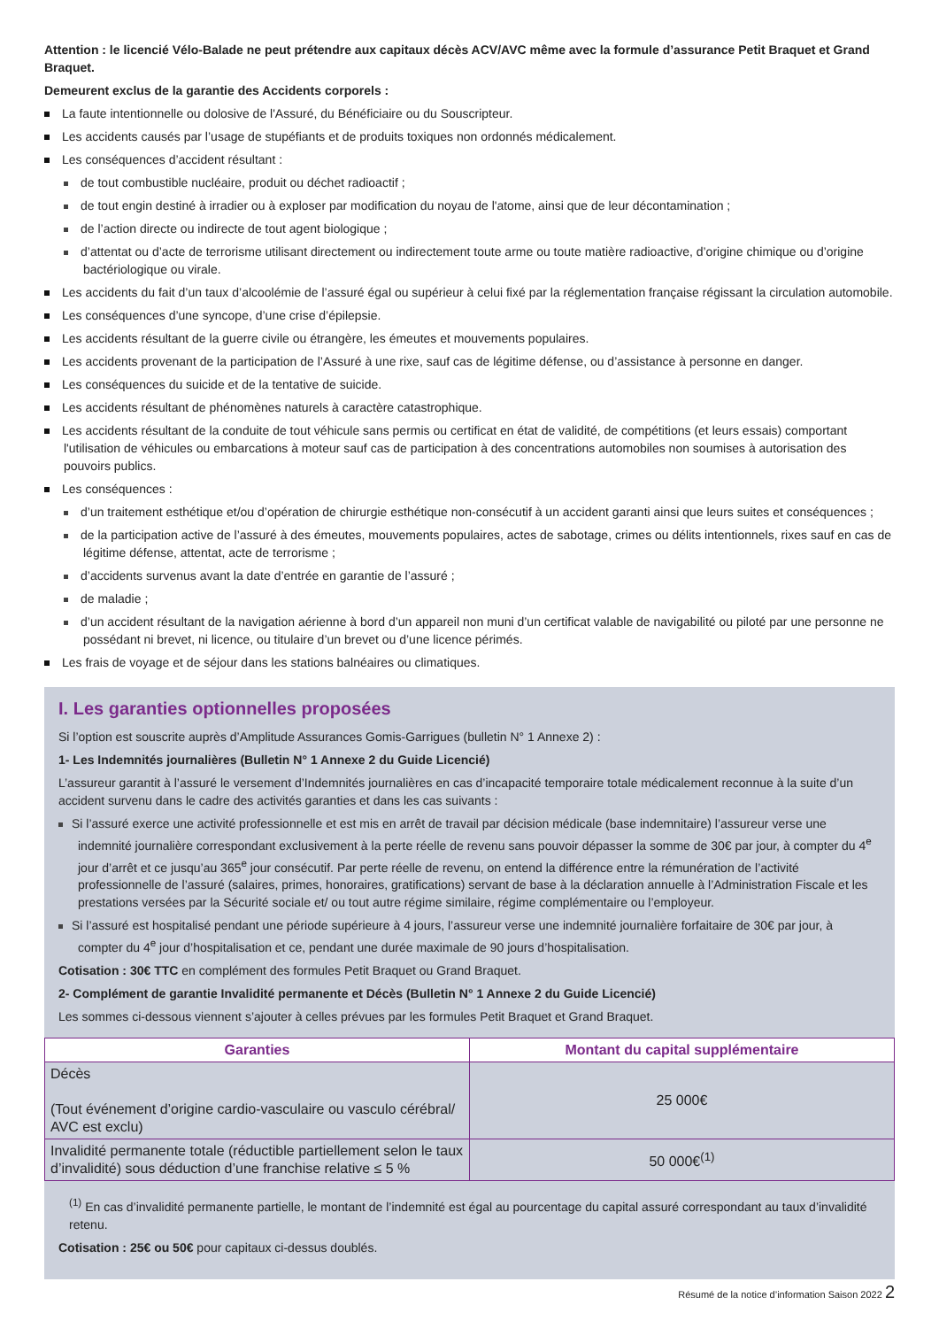Attention : le licencié Vélo-Balade ne peut prétendre aux capitaux décès ACV/AVC même avec la formule d’assurance Petit Braquet et Grand Braquet.
Demeurent exclus de la garantie des Accidents corporels :
La faute intentionnelle ou dolosive de l'Assuré, du Bénéficiaire ou du Souscripteur.
Les accidents causés par l’usage de stupéfiants et de produits toxiques non ordonnés médicalement.
Les conséquences d’accident résultant :
de tout combustible nucléaire, produit ou déchet radioactif ;
de tout engin destiné à irradier ou à exploser par modification du noyau de l'atome, ainsi que de leur décontamination ;
de l’action directe ou indirecte de tout agent biologique ;
d’attentat ou d’acte de terrorisme utilisant directement ou indirectement toute arme ou toute matière radioactive, d’origine chimique ou d’origine bactériologique ou virale.
Les accidents du fait d’un taux d’alcoolémie de l’assuré égal ou supérieur à celui fixé par la réglementation française régissant la circulation automobile.
Les conséquences d’une syncope, d’une crise d’épilepsie.
Les accidents résultant de la guerre civile ou étrangère, les émeutes et mouvements populaires.
Les accidents provenant de la participation de l’Assuré à une rixe, sauf cas de légitime défense, ou d’assistance à personne en danger.
Les conséquences du suicide et de la tentative de suicide.
Les accidents résultant de phénomènes naturels à caractère catastrophique.
Les accidents résultant de la conduite de tout véhicule sans permis ou certificat en état de validité, de compétitions (et leurs essais) comportant l'utilisation de véhicules ou embarcations à moteur sauf cas de participation à des concentrations automobiles non soumises à autorisation des pouvoirs publics.
Les conséquences :
d’un traitement esthétique et/ou d’opération de chirurgie esthétique non-consécutif à un accident garanti ainsi que leurs suites et conséquences ;
de la participation active de l’assuré à des émeutes, mouvements populaires, actes de sabotage, crimes ou délits intentionnels, rixes sauf en cas de légitime défense, attentat, acte de terrorisme ;
d’accidents survenus avant la date d’entrée en garantie de l’assuré ;
de maladie ;
d’un accident résultant de la navigation aérienne à bord d’un appareil non muni d’un certificat valable de navigabilité ou piloté par une personne ne possédant ni brevet, ni licence, ou titulaire d’un brevet ou d’une licence périmés.
Les frais de voyage et de séjour dans les stations balnéaires ou climatiques.
I. Les garanties optionnelles proposées
Si l’option est souscrite auprès d’Amplitude Assurances Gomis-Garrigues (bulletin N° 1 Annexe 2) :
1- Les Indemnités journalières (Bulletin N° 1 Annexe 2 du Guide Licencié)
L’assureur garantit à l’assuré le versement d’Indemnités journalières en cas d’incapacité temporaire totale médicalement reconnue à la suite d’un accident survenu dans le cadre des activités garanties et dans les cas suivants :
Si l’assuré exerce une activité professionnelle et est mis en arrêt de travail par décision médicale (base indemnitaire) l’assureur verse une indemnité journalière correspondant exclusivement à la perte réelle de revenu sans pouvoir dépasser la somme de 30€ par jour, à compter du 4<sup>e</sup> jour d’arrêt et ce jusqu’au 365<sup>e</sup> jour consécutif. Par perte réelle de revenu, on entend la différence entre la rémunération de l’activité professionnelle de l’assuré (salaires, primes, honoraires, gratifications) servant de base à la déclaration annuelle à l’Administration Fiscale et les prestations versées par la Sécurité sociale et/ ou tout autre régime similaire, régime complémentaire ou l’employeur.
Si l’assuré est hospitalisé pendant une période supérieure à 4 jours, l’assureur verse une indemnité journalière forfaitaire de 30€ par jour, à compter du 4<sup>e</sup> jour d’hospitalisation et ce, pendant une durée maximale de 90 jours d’hospitalisation.
Cotisation : 30€ TTC en complément des formules Petit Braquet ou Grand Braquet.
2- Complément de garantie Invalidité permanente et Décès (Bulletin N° 1 Annexe 2 du Guide Licencié)
Les sommes ci-dessous viennent s’ajouter à celles prévues par les formules Petit Braquet et Grand Braquet.
| Garanties | Montant du capital supplémentaire |
| --- | --- |
| Décès (Tout événement d’origine cardio-vasculaire ou vasculo cérébral/ AVC est exclu) | 25 000€ |
| Invalidité permanente totale (réductible partiellement selon le taux d’invalidité) sous déduction d’une franchise relative ≤ 5 % | 50 000€<sup>(1)</sup> |
<sup>(1)</sup> En cas d’invalidité permanente partielle, le montant de l’indemnité est égal au pourcentage du capital assuré correspondant au taux d’invalidité retenu.
Cotisation : 25€ ou 50€ pour capitaux ci-dessus doublés.
Résumé de la notice d’information Saison 2022 2